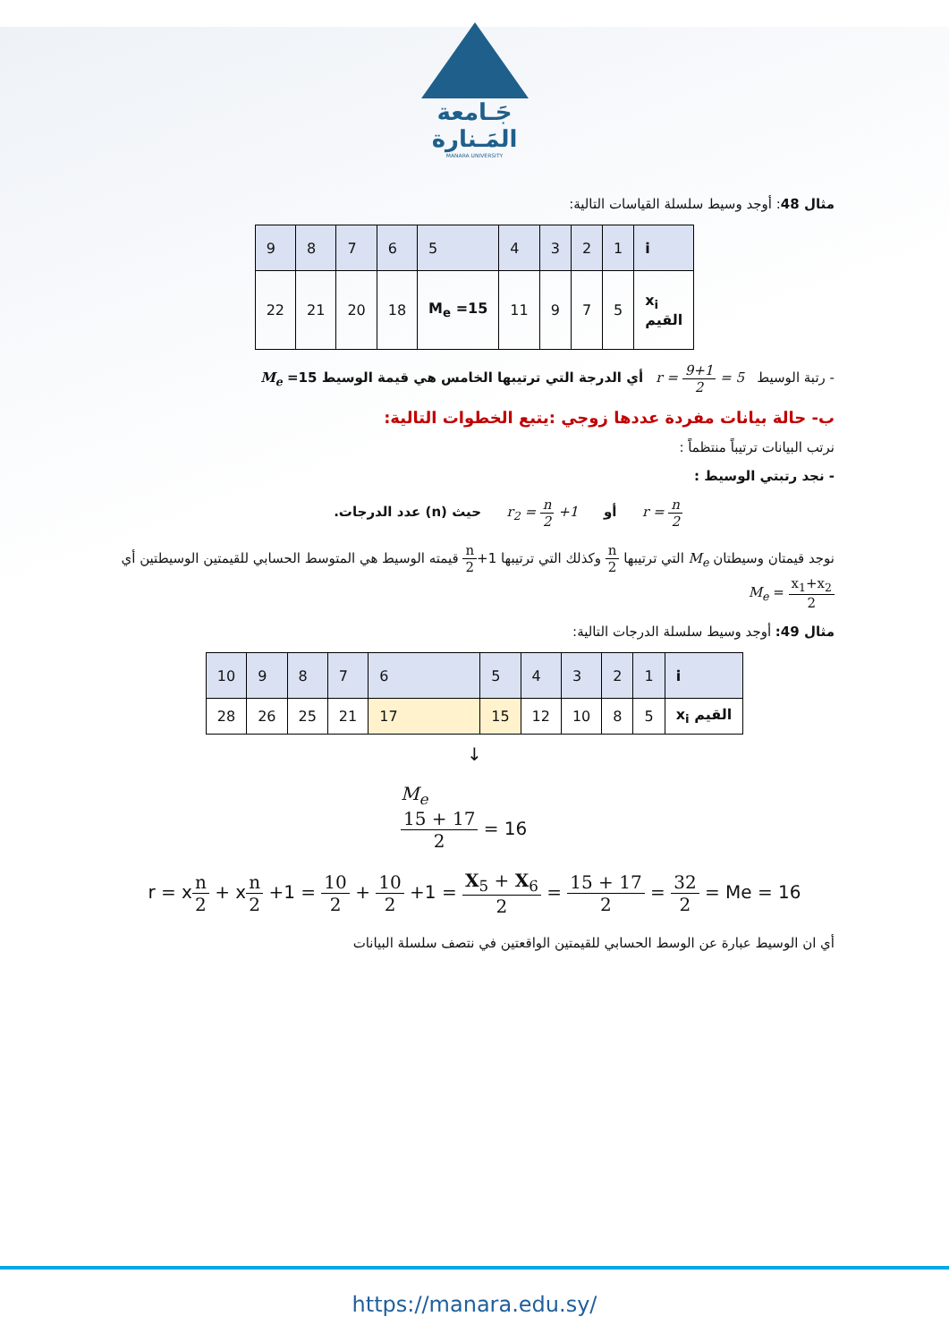جَـامعة
المَـنارة
MANARA UNIVERSITY
مثال 48: أوجد وسيط سلسلة القياسات التالية:
| i | 1 | 2 | 3 | 4 | 5 | 6 | 7 | 8 | 9 |
| x<sub>i</sub> القيم | 5 | 7 | 9 | 11 | M<sub>e</sub> =15 | 18 | 20 | 21 | 22 |
- رتبة الوسيط r = 9+1 2 = 5 أي الدرجة التي ترتيبها الخامس هي قيمة الوسيط 15= M<sub>e</sub>
ب- حالة بيانات مفردة عددها زوجي :يتبع الخطوات التالية:
نرتب البيانات ترتيباً منتظماً :
- نجد رتبتي الوسيط :
r = n 2 أو r<sub>2</sub> = n 2 +1 حيث (n) عدد الدرجات.
نوجد قيمتان وسيطتان M<sub>e</sub> التي ترتيبها n 2 وكذلك التي ترتيبها n 2+1 قيمته الوسيط هي المتوسط الحسابي للقيمتين الوسيطتين أي M<sub>e</sub> = x<sub>1</sub>+x<sub>2</sub> 2
مثال 49: أوجد وسيط سلسلة الدرجات التالية:
| i | 1 | 2 | 3 | 4 | 5 | 6 | 7 | 8 | 9 | 10 |
| القيم x<sub>i</sub> | 5 | 8 | 10 | 12 | 15 | 17 | 21 | 25 | 26 | 28 |
↓
M<sub>e</sub>
15 + 17 2 = 16
r = xn 2 + xn 2 +1 = 10 2 + 10 2 +1 = X<sub>5</sub> + X<sub>6</sub> 2 = 15 + 17 2 = 32 2 = Me = 16
أي ان الوسيط عبارة عن الوسط الحسابي للقيمتين الواقعتين في نتصف سلسلة البيانات
https://manara.edu.sy/